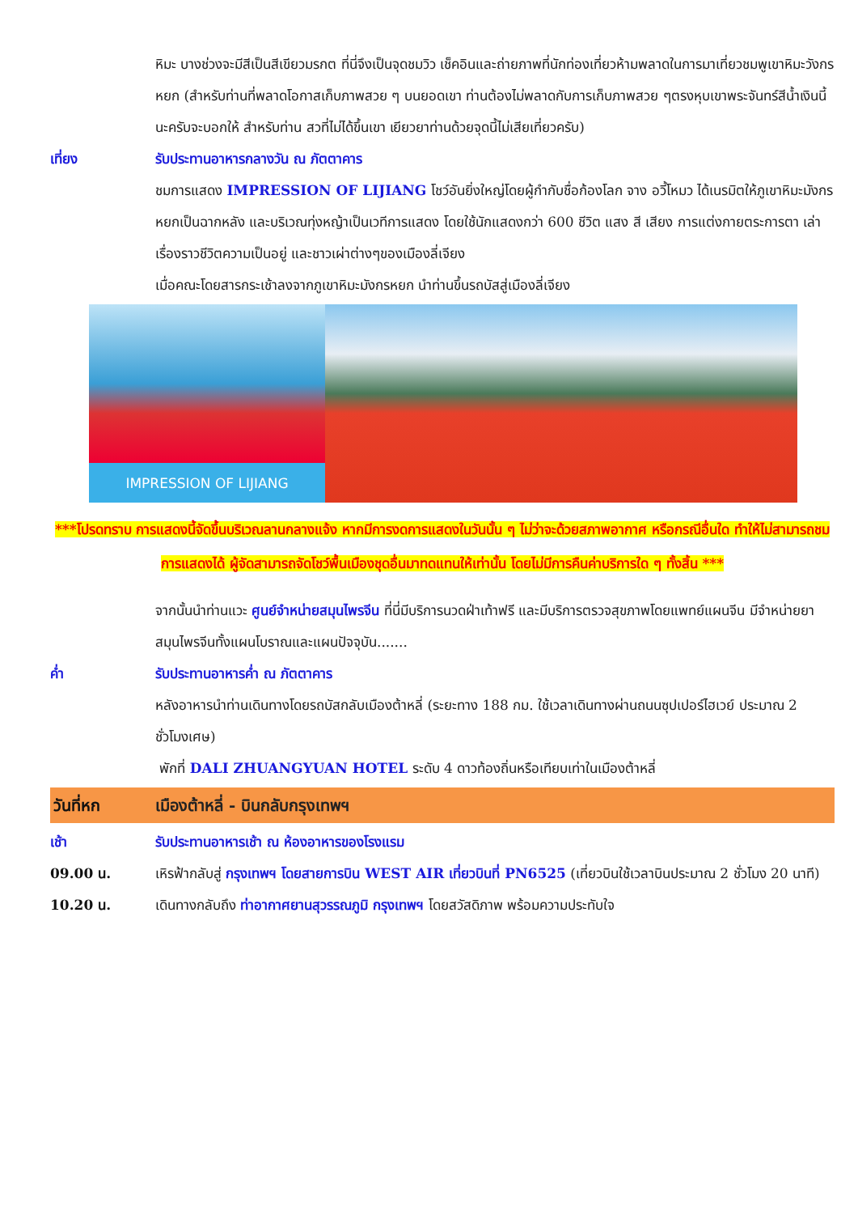หิมะ บางช่วงจะมีสีเป็นสีเขียวมรกต ที่นี่จึงเป็นจุดชมวิว เช็คอินและถ่ายภาพที่นักท่องเที่ยวห้ามพลาดในการมาเที่ยวชมพูเขาหิมะวังกรหยก (สำหรับท่านที่พลาดโอกาสเก็บภาพสวย ๆ บนยอดเขา ท่านต้องไม่พลาดกับการเก็บภาพสวย ๆตรงหุบเขาพระจันทร์สีน้ำเงินนี้นะครับจะบอกให้ สำหรับท่าน สวที่ไม่ได้ขึ้นเขา เยียวยาท่านด้วยจุดนี้ไม่เสียเที่ยวครับ)
เที่ยง รับประทานอาหารกลางวัน ณ ภัตตาคาร
ชมการแสดง IMPRESSION OF LIJIANG โชว์อันยิ่งใหญ่โดยผู้กำกับชื่อก้องโลก จาง อวี้โหมว ได้เนรมิตให้ภูเขาหิมะมังกรหยกเป็นฉากหลัง และบริเวณทุ่งหญ้าเป็นเวทีการแสดง โดยใช้นักแสดงกว่า 600 ชีวิต แสง สี เสียง การแต่งกายตระการตา เล่าเรื่องราวชีวิตความเป็นอยู่ และชาวเผ่าต่างๆของเมืองลี่เจียง
เมื่อคณะโดยสารกระเช้าลงจากภูเขาหิมะมังกรหยก นำท่านขึ้นรถบัสสู่เมืองลี่เจียง
IMPRESSION OF LIJIANG
***โปรดทราบ การแสดงนี้จัดขึ้นบริเวณลานกลางแจ้ง หากมีการงดการแสดงในวันนั้น ๆ ไม่ว่าจะด้วยสภาพอากาศ หรือกรณีอื่นใด ทำให้ไม่สามารถชมการแสดงได้ ผู้จัดสามารถจัดโชว์พื้นเมืองชุดอื่นมาทดแทนให้เท่านั้น โดยไม่มีการคืนค่าบริการใด ๆ ทั้งสิ้น ***
จากนั้นนำท่านแวะ ศูนย์จำหน่ายสมุนไพรจีน ที่นี่มีบริการนวดฝ่าเท้าฟรี และมีบริการตรวจสุขภาพโดยแพทย์แผนจีน มีจำหน่ายยาสมุนไพรจีนทั้งแผนโบราณและแผนปัจจุบัน.......
ค่ำ รับประทานอาหารค่ำ ณ ภัตตาคาร
หลังอาหารนำท่านเดินทางโดยรถบัสกลับเมืองต้าหลี่ (ระยะทาง 188 กม. ใช้เวลาเดินทางผ่านถนนซุปเปอร์ไฮเวย์ ประมาณ 2 ชั่วโมงเศษ)
พักที่ DALI ZHUANGYUAN HOTEL ระดับ 4 ดาวท้องถิ่นหรือเทียบเท่าในเมืองต้าหลี่
วันที่หก เมืองต้าหลี่ - บินกลับกรุงเทพฯ
เช้า รับประทานอาหารเช้า ณ ห้องอาหารของโรงแรม
09.00 น. เหิรฟ้ากลับสู่ กรุงเทพฯ โดยสายการบิน WEST AIR เที่ยวบินที่ PN6525 (เที่ยวบินใช้เวลาบินประมาณ 2 ชั่วโมง 20 นาที)
10.20 น. เดินทางกลับถึง ท่าอากาศยานสุวรรณภูมิ กรุงเทพฯ โดยสวัสดิภาพ พร้อมความประทับใจ